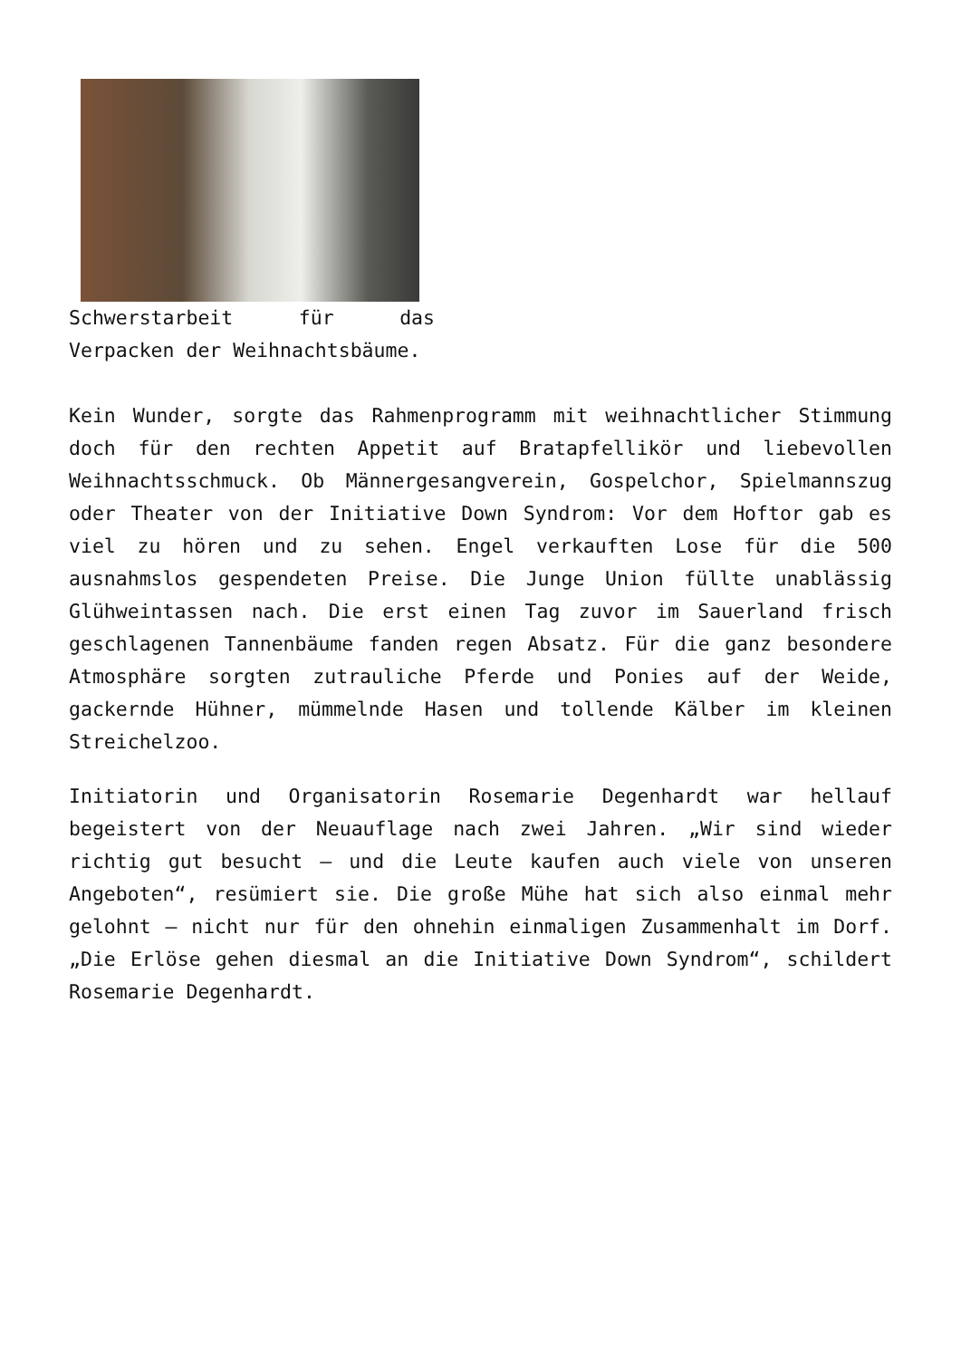Schwerstarbeit für das Verpacken der Weihnachtsbäume.
Kein Wunder, sorgte das Rahmenprogramm mit weihnachtlicher Stimmung doch für den rechten Appetit auf Bratapfellikör und liebevollen Weihnachtsschmuck. Ob Männergesangverein, Gospelchor, Spielmannszug oder Theater von der Initiative Down Syndrom: Vor dem Hoftor gab es viel zu hören und zu sehen. Engel verkauften Lose für die 500 ausnahmslos gespendeten Preise. Die Junge Union füllte unablässig Glühweintassen nach. Die erst einen Tag zuvor im Sauerland frisch geschlagenen Tannenbäume fanden regen Absatz. Für die ganz besondere Atmosphäre sorgten zutrauliche Pferde und Ponies auf der Weide, gackernde Hühner, mümmelnde Hasen und tollende Kälber im kleinen Streichelzoo.
Initiatorin und Organisatorin Rosemarie Degenhardt war hellauf begeistert von der Neuauflage nach zwei Jahren. „Wir sind wieder richtig gut besucht – und die Leute kaufen auch viele von unseren Angeboten“, resümiert sie. Die große Mühe hat sich also einmal mehr gelohnt – nicht nur für den ohnehin einmaligen Zusammenhalt im Dorf. „Die Erlöse gehen diesmal an die Initiative Down Syndrom“, schildert Rosemarie Degenhardt.